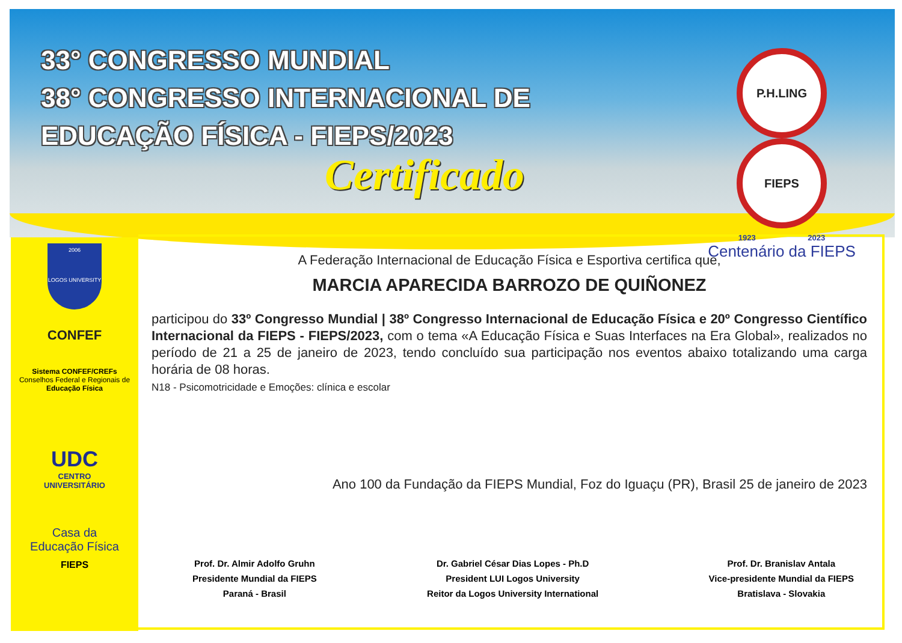33° CONGRESSO MUNDIAL
38° CONGRESSO INTERNACIONAL DE
EDUCAÇÃO FÍSICA - FIEPS/2023
Certificado
P.H.LING FIEPS
1923 2023
Centenário da FIEPS
2006
LOGOS UNIVERSITY
CONFEF
Sistema CONFEF/CREFs
Conselhos Federal e Regionais de
Educação Física
UDC
CENTRO
UNIVERSITÁRIO
Casa da
Educação Física
FIEPS
A Federação Internacional de Educação Física e Esportiva certifica que,
MARCIA APARECIDA BARROZO DE QUIÑONEZ
participou do 33º Congresso Mundial | 38º Congresso Internacional de Educação Física e 20º Congresso Científico Internacional da FIEPS - FIEPS/2023, com o tema «A Educação Física e Suas Interfaces na Era Global», realizados no período de 21 a 25 de janeiro de 2023, tendo concluído sua participação nos eventos abaixo totalizando uma carga horária de 08 horas.
N18 - Psicomotricidade e Emoções: clínica e escolar
Ano 100 da Fundação da FIEPS Mundial, Foz do Iguaçu (PR), Brasil 25 de janeiro de 2023
Prof. Dr. Almir Adolfo Gruhn
Presidente Mundial da FIEPS
Paraná - Brasil
Dr. Gabriel César Dias Lopes - Ph.D
President LUI Logos University
Reitor da Logos University International
Prof. Dr. Branislav Antala
Vice-presidente Mundial da FIEPS
Bratislava - Slovakia